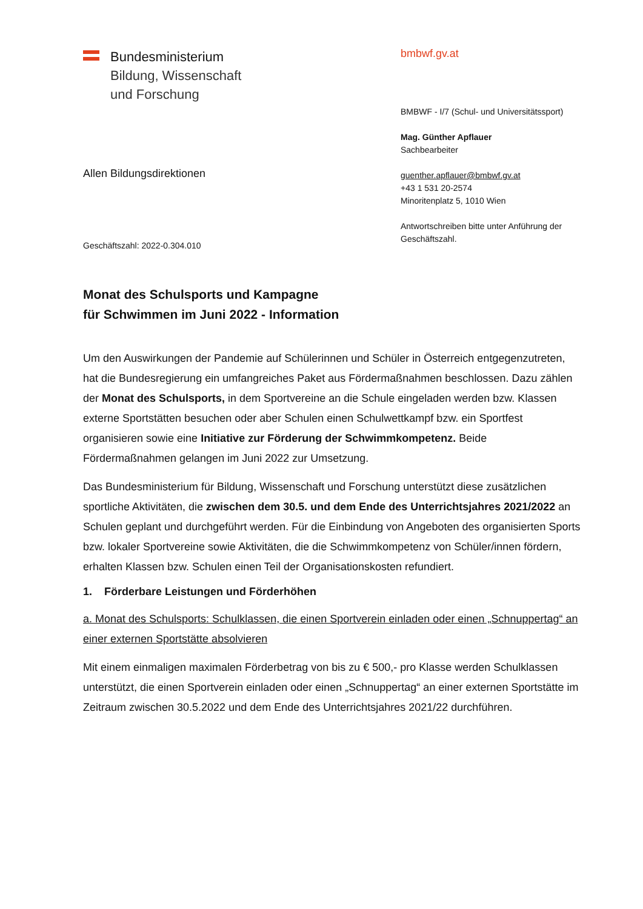Bundesministerium
Bildung, Wissenschaft
und Forschung
bmbwf.gv.at
BMBWF - I/7 (Schul- und Universitätssport)
Mag. Günther Apflauer
Sachbearbeiter
guenther.apflauer@bmbwf.gv.at
+43 1 531 20-2574
Minoritenplatz 5, 1010 Wien
Antwortschreiben bitte unter Anführung der Geschäftszahl.
Allen Bildungsdirektionen
Geschäftszahl: 2022-0.304.010
Monat des Schulsports und Kampagne
für Schwimmen im Juni 2022 - Information
Um den Auswirkungen der Pandemie auf Schülerinnen und Schüler in Österreich entgegenzutreten, hat die Bundesregierung ein umfangreiches Paket aus Förder­maßnahmen beschlossen. Dazu zählen der Monat des Schulsports, in dem Sportvereine an die Schule eingeladen werden bzw. Klassen externe Sportstätten besuchen oder aber Schulen einen Schulwettkampf bzw. ein Sportfest organisieren sowie eine Initiative zur Förderung der Schwimmkompetenz. Beide Fördermaßnahmen gelangen im Juni 2022 zur Umsetzung.
Das Bundesministerium für Bildung, Wissenschaft und Forschung unterstützt diese zusätzlichen sportliche Aktivitäten, die zwischen dem 30.5. und dem Ende des Unterrichtsjahres 2021/2022 an Schulen geplant und durchgeführt werden. Für die Einbindung von Angeboten des organisierten Sports bzw. lokaler Sportvereine sowie Aktivitäten, die die Schwimmkompetenz von Schüler/innen fördern, erhalten Klassen bzw. Schulen einen Teil der Organisationskosten refundiert.
1. Förderbare Leistungen und Förderhöhen
a. Monat des Schulsports: Schulklassen, die einen Sportverein einladen oder einen „Schnuppertag“ an einer externen Sportstätte absolvieren
Mit einem einmaligen maximalen Förderbetrag von bis zu € 500,- pro Klasse werden Schulklassen unterstützt, die einen Sportverein einladen oder einen „Schnuppertag“ an einer externen Sportstätte im Zeitraum zwischen 30.5.2022 und dem Ende des Unterrichtsjahres 2021/22 durchführen.